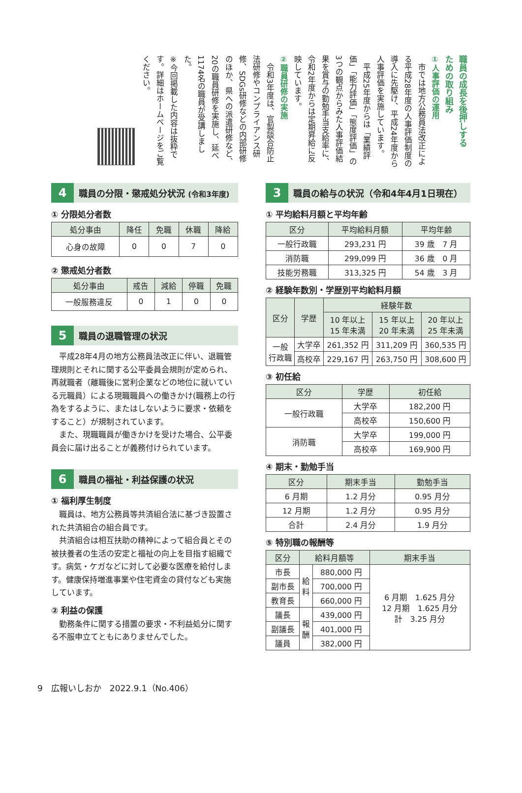職員の成長を後押しする
ための取り組み
①人事評価の運用
　市では地方公務員法改正による平成28年度の人事評価制度の導入に先駆け、平成24年度から人事評価を実施しています。
　平成25年度からは「業績評価」「能力評価」「態度評価」の3つの観点からみた人事評価結果を賞与の勤勉手当支給率に、令和2年度からは定期昇給に反映しています。
②職員研修の実施
　令和3年度は、官製談合防止法研修やコンプライアンス研修、SDGs研修などの内部研修のほか、県への派遣研修など、20の職員研修を実施し、延べ1174名の職員が受講しました。
※今回掲載した内容は抜粋です。詳細はホームページをご覧ください。
4 職員の分限・懲戒処分状況 (令和3年度)
① 分限処分者数
| 処分事由 | 降任 | 免職 | 休職 | 降給 |
| --- | --- | --- | --- | --- |
| 心身の故障 | 0 | 0 | 7 | 0 |
② 懲戒処分者数
| 処分事由 | 戒告 | 減給 | 停職 | 免職 |
| --- | --- | --- | --- | --- |
| 一般服務違反 | 0 | 1 | 0 | 0 |
5 職員の退職管理の状況
平成28年4月の地方公務員法改正に伴い、退職管理規則とそれに関する公平委員会規則が定められ、再就職者（離職後に営利企業などの地位に就いている元職員）による現職職員への働きかけ(職務上の行為をするように、またはしないように要求・依頼をすること）が規制されています。
また、現職職員が働きかけを受けた場合、公平委員会に届け出ることが義務付けられています。
6 職員の福祉・利益保護の状況
① 福利厚生制度
職員は、地方公務員等共済組合法に基づき設置された共済組合の組合員です。
共済組合は相互扶助の精神によって組合員とその被扶養者の生活の安定と福祉の向上を目指す組織です。病気・ケガなどに対して必要な医療を給付します。健康保持増進事業や住宅資金の貸付なども実施しています。
② 利益の保護
勤務条件に関する措置の要求・不利益処分に関する不服申立てともにありませんでした。
3 職員の給与の状況（令和4年4月1日現在）
① 平均給料月額と平均年齢
| 区分 | 平均給料月額 | 平均年齢 |
| --- | --- | --- |
| 一般行政職 | 293,231 円 | 39 歳 7 月 |
| 消防職 | 299,099 円 | 36 歳 0 月 |
| 技能労務職 | 313,325 円 | 54 歳 3 月 |
② 経験年数別・学歴別平均給料月額
| 区分 | 学歴 | 経験年数 | | |
| --- | --- | --- | --- | --- |
| | | 10 年以上 15 年未満 | 15 年以上 20 年未満 | 20 年以上 25 年未満 |
| 一般 行政職 | 大学卒 | 261,352 円 | 311,209 円 | 360,535 円 |
| | 高校卒 | 229,167 円 | 263,750 円 | 308,600 円 |
③ 初任給
| 区分 | 学歴 | 初任給 |
| --- | --- | --- |
| 一般行政職 | 大学卒 | 182,200 円 |
| | 高校卒 | 150,600 円 |
| 消防職 | 大学卒 | 199,000 円 |
| | 高校卒 | 169,900 円 |
④ 期末・勤勉手当
| 区分 | 期末手当 | 勤勉手当 |
| --- | --- | --- |
| 6 月期 | 1.2 月分 | 0.95 月分 |
| 12 月期 | 1.2 月分 | 0.95 月分 |
| 合計 | 2.4 月分 | 1.9 月分 |
⑤ 特別職の報酬等
| 区分 | 給料月額等 | | 期末手当 |
| --- | --- | --- | --- |
| 市長 | 給 料 | 880,000 円 | 6 月期 1.625 月分 12 月期 1.625 月分 計 3.25 月分 |
| 副市長 | | 700,000 円 | |
| 教育長 | | 660,000 円 | |
| 議長 | 報 酬 | 439,000 円 | |
| 副議長 | | 401,000 円 | |
| 議員 | | 382,000 円 | |
9　広報いしおか　2022.9.1（No.406）